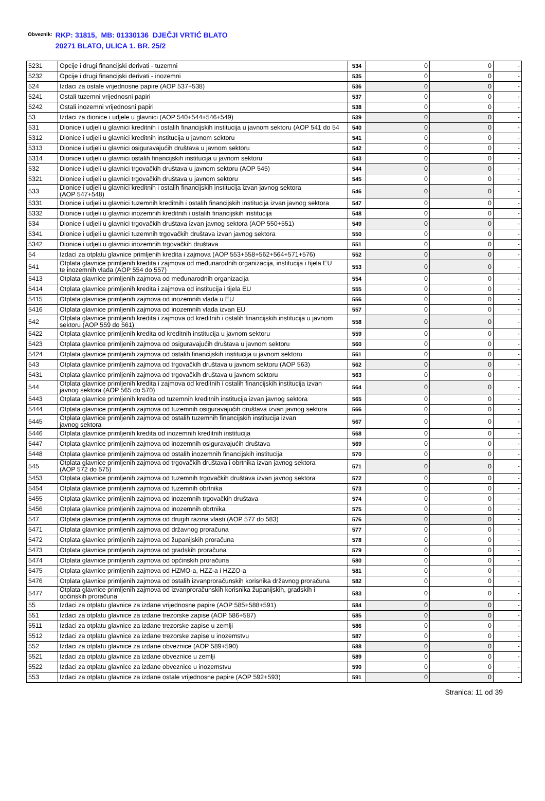Obveznik: RKP: 31815, MB: 01330136 DJEČJI VRTIĆ BLATO
20271 BLATO, ULICA 1. BR. 25/2
| 5231 | Opcije i drugi financijski derivati - tuzemni | 534 | 0 | 0 | - |
| 5232 | Opcije i drugi financijski derivati - inozemni | 535 | 0 | 0 | - |
| 524 | Izdaci za ostale vrijednosne papire (AOP 537+538) | 536 | 0 | 0 | - |
| 5241 | Ostali tuzemni vrijednosni papiri | 537 | 0 | 0 | - |
| 5242 | Ostali inozemni vrijednosni papiri | 538 | 0 | 0 | - |
| 53 | Izdaci za dionice i udjele u glavnici (AOP 540+544+546+549) | 539 | 0 | 0 | - |
| 531 | Dionice i udjeli u glavnici kreditnih i ostalih financijskih institucija u javnom sektoru (AOP 541 do 54 | 540 | 0 | 0 | - |
| 5312 | Dionice i udjeli u glavnici kreditnih institucija u javnom sektoru | 541 | 0 | 0 | - |
| 5313 | Dionice i udjeli u glavnici osiguravajućih društava u javnom sektoru | 542 | 0 | 0 | - |
| 5314 | Dionice i udjeli u glavnici ostalih financijskih institucija u javnom sektoru | 543 | 0 | 0 | - |
| 532 | Dionice i udjeli u glavnici trgovačkih društava u javnom sektoru (AOP 545) | 544 | 0 | 0 | - |
| 5321 | Dionice i udjeli u glavnici trgovačkih društava u javnom sektoru | 545 | 0 | 0 | - |
| 533 | Dionice i udjeli u glavnici kreditnih i ostalih financijskih institucija izvan javnog sektora (AOP 547+548) | 546 | 0 | 0 | - |
| 5331 | Dionice i udjeli u glavnici tuzemnih kreditnih i ostalih financijskih institucija izvan javnog sektora | 547 | 0 | 0 | - |
| 5332 | Dionice i udjeli u glavnici inozemnih kreditnih i ostalih financijskih institucija | 548 | 0 | 0 | - |
| 534 | Dionice i udjeli u glavnici trgovačkih društava izvan javnog sektora (AOP 550+551) | 549 | 0 | 0 | - |
| 5341 | Dionice i udjeli u glavnici tuzemnih trgovačkih društava izvan javnog sektora | 550 | 0 | 0 | - |
| 5342 | Dionice i udjeli u glavnici inozemnih trgovačkih društava | 551 | 0 | 0 | - |
| 54 | Izdaci za otplatu glavnice primljenih kredita i zajmova (AOP 553+558+562+564+571+576) | 552 | 0 | 0 | - |
| 541 | Otplata glavnice primljenih kredita i zajmova od međunarodnih organizacija, institucija i tijela EU te inozemnih vlada (AOP 554 do 557) | 553 | 0 | 0 | - |
| 5413 | Otplata glavnice primljenih zajmova od međunarodnih organizacija | 554 | 0 | 0 | - |
| 5414 | Otplata glavnice primljenih kredita i zajmova od institucija i tijela EU | 555 | 0 | 0 | - |
| 5415 | Otplata glavnice primljenih zajmova od inozemnih vlada u EU | 556 | 0 | 0 | - |
| 5416 | Otplata glavnice primljenih zajmova od inozemnih vlada izvan EU | 557 | 0 | 0 | - |
| 542 | Otplata glavnice primljenih kredita i zajmova od kreditnih i ostalih financijskih institucija u javnom sektoru (AOP 559 do 561) | 558 | 0 | 0 | - |
| 5422 | Otplata glavnice primljenih kredita od kreditnih institucija u javnom sektoru | 559 | 0 | 0 | - |
| 5423 | Otplata glavnice primljenih zajmova od osiguravajućih društava u javnom sektoru | 560 | 0 | 0 | - |
| 5424 | Otplata glavnice primljenih zajmova od ostalih financijskih institucija u javnom sektoru | 561 | 0 | 0 | - |
| 543 | Otplata glavnice primljenih zajmova od trgovačkih društava u javnom sektoru (AOP 563) | 562 | 0 | 0 | - |
| 5431 | Otplata glavnice primljenih zajmova od trgovačkih društava u javnom sektoru | 563 | 0 | 0 | - |
| 544 | Otplata glavnice primljenih kredita i zajmova od kreditnih i ostalih financijskih institucija izvan javnog sektora (AOP 565 do 570) | 564 | 0 | 0 | - |
| 5443 | Otplata glavnice primljenih kredita od tuzemnih kreditnih institucija izvan javnog sektora | 565 | 0 | 0 | - |
| 5444 | Otplata glavnice primljenih zajmova od tuzemnih osiguravajućih društava izvan javnog sektora | 566 | 0 | 0 | - |
| 5445 | Otplata glavnice primljenih zajmova od ostalih tuzemnih financijskih institucija izvan javnog sektora | 567 | 0 | 0 | - |
| 5446 | Otplata glavnice primljenih kredita od inozemnih kreditnih institucija | 568 | 0 | 0 | - |
| 5447 | Otplata glavnice primljenih zajmova od inozemnih osiguravajućih društava | 569 | 0 | 0 | - |
| 5448 | Otplata glavnice primljenih zajmova od ostalih inozemnih financijskih institucija | 570 | 0 | 0 | - |
| 545 | Otplata glavnice primljenih zajmova od trgovačkih društava i obrtnika izvan javnog sektora (AOP 572 do 575) | 571 | 0 | 0 | - |
| 5453 | Otplata glavnice primljenih zajmova od tuzemnih trgovačkih društava izvan javnog sektora | 572 | 0 | 0 | - |
| 5454 | Otplata glavnice primljenih zajmova od tuzemnih obrtnika | 573 | 0 | 0 | - |
| 5455 | Otplata glavnice primljenih zajmova od inozemnih trgovačkih društava | 574 | 0 | 0 | - |
| 5456 | Otplata glavnice primljenih zajmova od inozemnih obrtnika | 575 | 0 | 0 | - |
| 547 | Otplata glavnice primljenih zajmova od drugih razina vlasti (AOP 577 do 583) | 576 | 0 | 0 | - |
| 5471 | Otplata glavnice primljenih zajmova od državnog proračuna | 577 | 0 | 0 | - |
| 5472 | Otplata glavnice primljenih zajmova od županijskih proračuna | 578 | 0 | 0 | - |
| 5473 | Otplata glavnice primljenih zajmova od gradskih proračuna | 579 | 0 | 0 | - |
| 5474 | Otplata glavnice primljenih zajmova od općinskih proračuna | 580 | 0 | 0 | - |
| 5475 | Otplata glavnice primljenih zajmova od HZMO-a, HZZ-a i HZZO-a | 581 | 0 | 0 | - |
| 5476 | Otplata glavnice primljenih zajmova od ostalih izvanproračunskih korisnika državnog proračuna | 582 | 0 | 0 | - |
| 5477 | Otplata glavnice primljenih zajmova od izvanproračunskih korisnika županijskih, gradskih i općinskih proračuna | 583 | 0 | 0 | - |
| 55 | Izdaci za otplatu glavnice za izdane vrijednosne papire (AOP 585+588+591) | 584 | 0 | 0 | - |
| 551 | Izdaci za otplatu glavnice za izdane trezorske zapise (AOP 586+587) | 585 | 0 | 0 | - |
| 5511 | Izdaci za otplatu glavnice za izdane trezorske zapise u zemlji | 586 | 0 | 0 | - |
| 5512 | Izdaci za otplatu glavnice za izdane trezorske zapise u inozemstvu | 587 | 0 | 0 | - |
| 552 | Izdaci za otplatu glavnice za izdane obveznice (AOP 589+590) | 588 | 0 | 0 | - |
| 5521 | Izdaci za otplatu glavnice za izdane obveznice u zemlji | 589 | 0 | 0 | - |
| 5522 | Izdaci za otplatu glavnice za izdane obveznice u inozemstvu | 590 | 0 | 0 | - |
| 553 | Izdaci za otplatu glavnice za izdane ostale vrijednosne papire (AOP 592+593) | 591 | 0 | 0 | - |
Stranica: 11 od 39